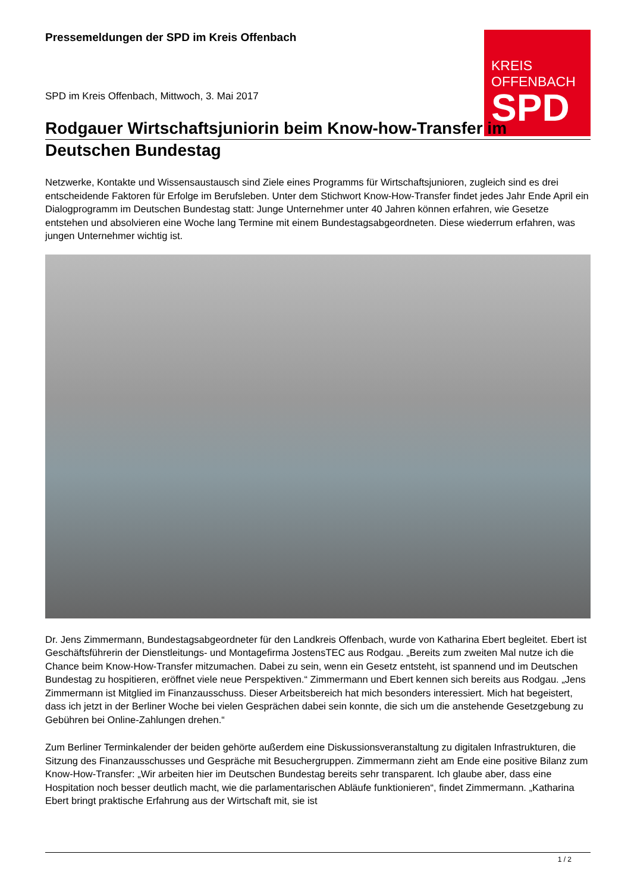KREIS
OFFENBACH
SPD
Pressemeldungen der SPD im Kreis Offenbach
SPD im Kreis Offenbach, Mittwoch, 3. Mai 2017
Rodgauer Wirtschaftsjuniorin beim Know-how-Transfer im
Deutschen Bundestag
Netzwerke, Kontakte und Wissensaustausch sind Ziele eines Programms für Wirtschaftsjunioren, zugleich sind es drei entscheidende Faktoren für Erfolge im Berufsleben. Unter dem Stichwort Know-How-Transfer findet jedes Jahr Ende April ein Dialogprogramm im Deutschen Bundestag statt: Junge Unternehmer unter 40 Jahren können erfahren, wie Gesetze entstehen und absolvieren eine Woche lang Termine mit einem Bundestagsabgeordneten. Diese wiederrum erfahren, was jungen Unternehmer wichtig ist.
Dr. Jens Zimmermann, Bundestagsabgeordneter für den Landkreis Offenbach, wurde von Katharina Ebert begleitet. Ebert ist Geschäftsführerin der Dienstleitungs- und Montagefirma JostensTEC aus Rodgau. „Bereits zum zweiten Mal nutze ich die Chance beim Know-How-Transfer mitzumachen. Dabei zu sein, wenn ein Gesetz entsteht, ist spannend und im Deutschen Bundestag zu hospitieren, eröffnet viele neue Perspektiven.“ Zimmermann und Ebert kennen sich bereits aus Rodgau. „Jens Zimmermann ist Mitglied im Finanzausschuss. Dieser Arbeitsbereich hat mich besonders interessiert. Mich hat begeistert, dass ich jetzt in der Berliner Woche bei vielen Gesprächen dabei sein konnte, die sich um die anstehende Gesetzgebung zu Gebühren bei Online-Zahlungen drehen.“
Zum Berliner Terminkalender der beiden gehörte außerdem eine Diskussionsveranstaltung zu digitalen Infrastrukturen, die Sitzung des Finanzausschusses und Gespräche mit Besuchergruppen. Zimmermann zieht am Ende eine positive Bilanz zum Know-How-Transfer: „Wir arbeiten hier im Deutschen Bundestag bereits sehr transparent. Ich glaube aber, dass eine Hospitation noch besser deutlich macht, wie die parlamentarischen Abläufe funktionieren“, findet Zimmermann. „Katharina Ebert bringt praktische Erfahrung aus der Wirtschaft mit, sie ist
1 / 2